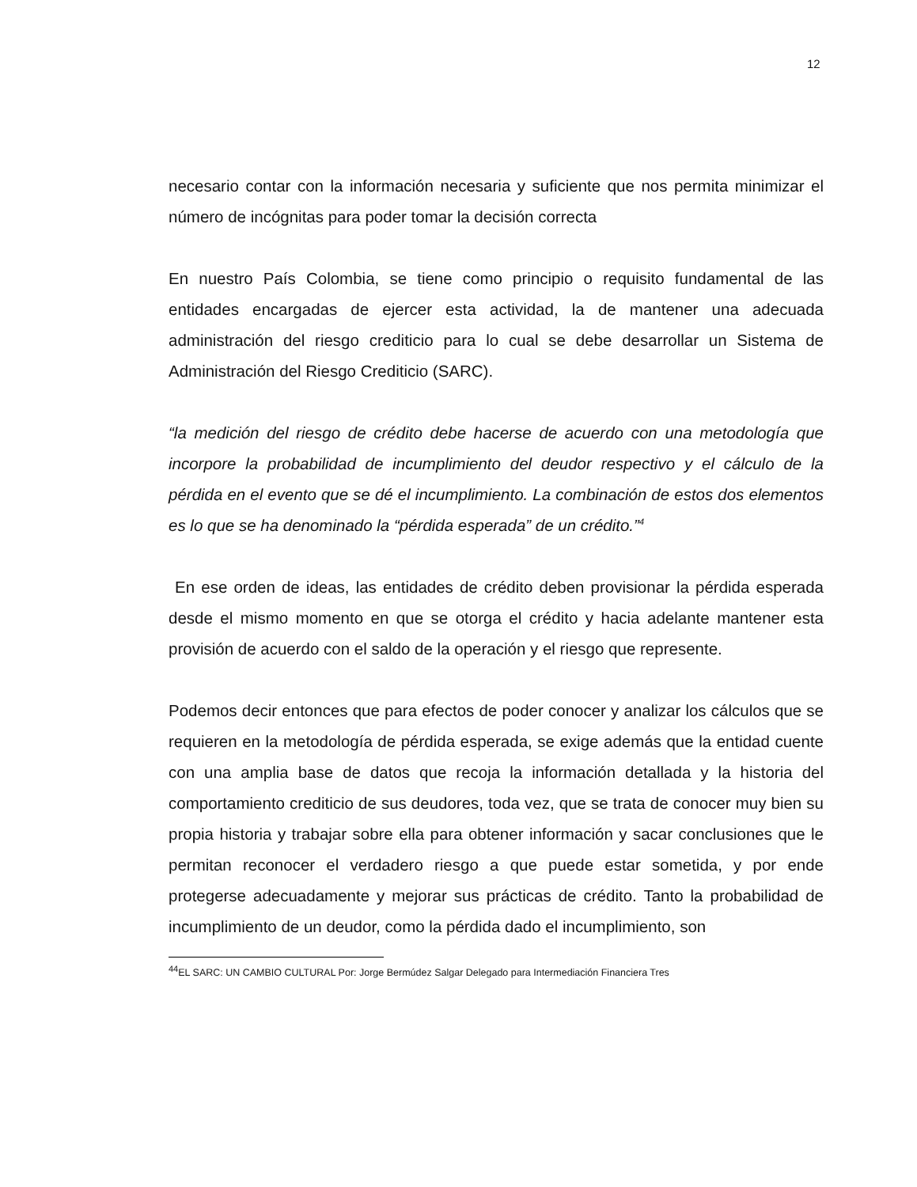12
necesario contar con la información necesaria y suficiente que nos permita minimizar el número de incógnitas para poder tomar la decisión correcta
En nuestro País Colombia, se tiene como principio o requisito fundamental de las entidades encargadas de ejercer esta actividad, la de mantener una adecuada administración del riesgo crediticio para lo cual se debe desarrollar un Sistema de Administración del Riesgo Crediticio (SARC).
“la medición del riesgo de crédito debe hacerse de acuerdo con una metodología que incorpore la probabilidad de incumplimiento del deudor respectivo y el cálculo de la pérdida en el evento que se dé el incumplimiento. La combinación de estos dos elementos es lo que se ha denominado la “pérdida esperada” de un crédito.”<sup>4</sup>
En ese orden de ideas, las entidades de crédito deben provisionar la pérdida esperada desde el mismo momento en que se otorga el crédito y hacia adelante mantener esta provisión de acuerdo con el saldo de la operación y el riesgo que represente.
Podemos decir entonces que para efectos de poder conocer y analizar los cálculos que se requieren en la metodología de pérdida esperada, se exige además que la entidad cuente con una amplia base de datos que recoja la información detallada y la historia del comportamiento crediticio de sus deudores, toda vez, que se trata de conocer muy bien su propia historia y trabajar sobre ella para obtener información y sacar conclusiones que le permitan reconocer el verdadero riesgo a que puede estar sometida, y por ende protegerse adecuadamente y mejorar sus prácticas de crédito. Tanto la probabilidad de incumplimiento de un deudor, como la pérdida dado el incumplimiento, son
<sup>44</sup> EL SARC: UN CAMBIO CULTURAL Por: Jorge Bermúdez Salgar Delegado para Intermediación Financiera Tres